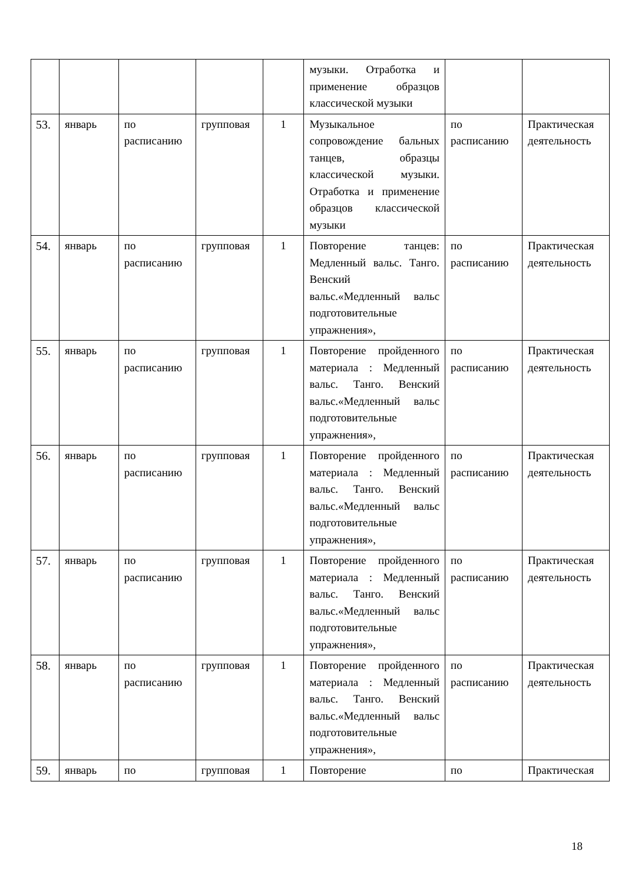| | | | | | музыки. Отработка и применение образцов классической музыки | | |
| 53. | январь | по расписанию | групповая | 1 | Музыкальное сопровождение бальных танцев, образцы классической музыки. Отработка и применение образцов классической музыки | по расписанию | Практическая деятельность |
| 54. | январь | по расписанию | групповая | 1 | Повторение танцев: Медленный вальс. Танго. Венский вальс.«Медленный вальс подготовительные упражнения», | по расписанию | Практическая деятельность |
| 55. | январь | по расписанию | групповая | 1 | Повторение пройденного материала : Медленный вальс. Танго. Венский вальс.«Медленный вальс подготовительные упражнения», | по расписанию | Практическая деятельность |
| 56. | январь | по расписанию | групповая | 1 | Повторение пройденного материала : Медленный вальс. Танго. Венский вальс.«Медленный вальс подготовительные упражнения», | по расписанию | Практическая деятельность |
| 57. | январь | по расписанию | групповая | 1 | Повторение пройденного материала : Медленный вальс. Танго. Венский вальс.«Медленный вальс подготовительные упражнения», | по расписанию | Практическая деятельность |
| 58. | январь | по расписанию | групповая | 1 | Повторение пройденного материала : Медленный вальс. Танго. Венский вальс.«Медленный вальс подготовительные упражнения», | по расписанию | Практическая деятельность |
| 59. | январь | по | групповая | 1 | Повторение | по | Практическая |
18